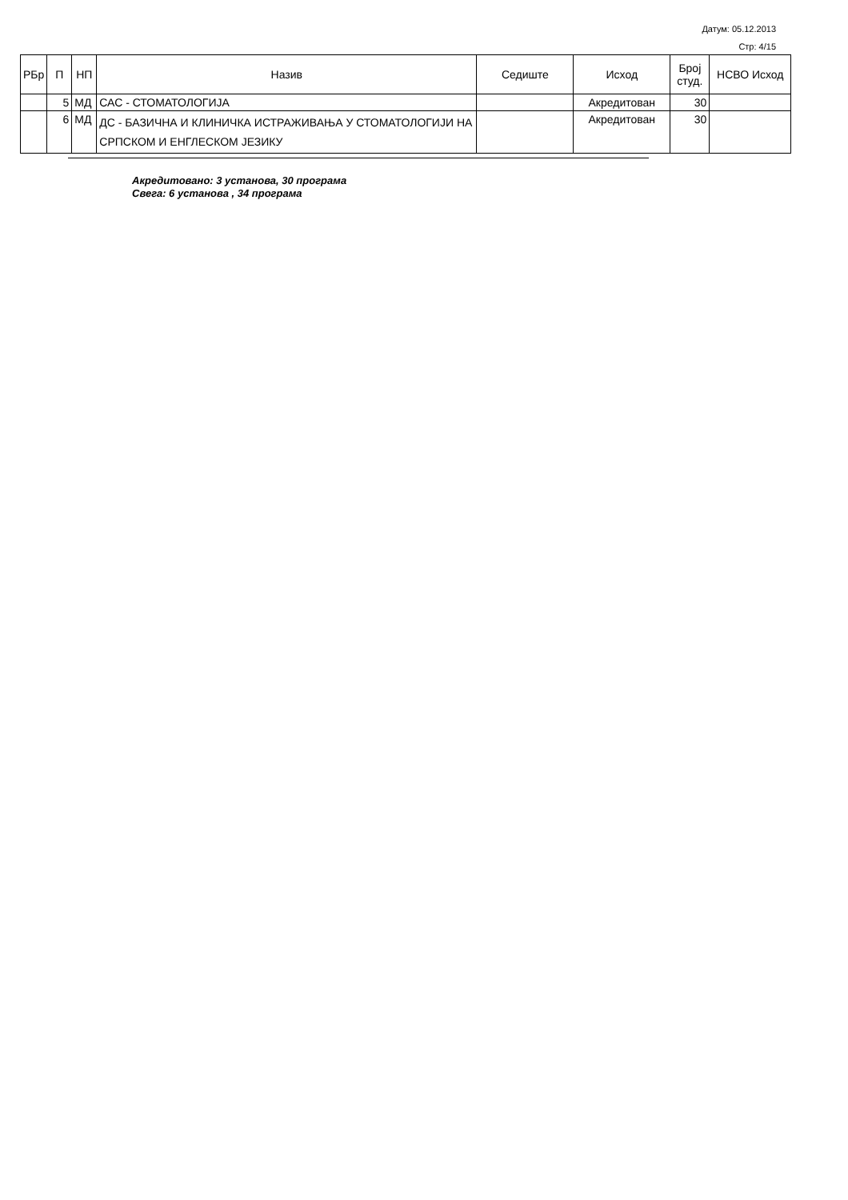Датум: 05.12.2013
Стр: 4/15
| РБр | П | НП | Назив | Седиште | Исход | Број студ. | НСВО Исход |
| --- | --- | --- | --- | --- | --- | --- | --- |
| | 5 | МД | САС - СТОМАТОЛОГИЈА | | Акредитован | 30 | |
| | 6 | МД | ДС - БАЗИЧНА И КЛИНИЧКА ИСТРАЖИВАЊА У СТОМАТОЛОГИЈИ НА СРПСКОМ И ЕНГЛЕСКОМ ЈЕЗИКУ | | Акредитован | 30 | |
Акредитовано: 3 установа, 30 програма
Свега: 6 установа , 34 програма